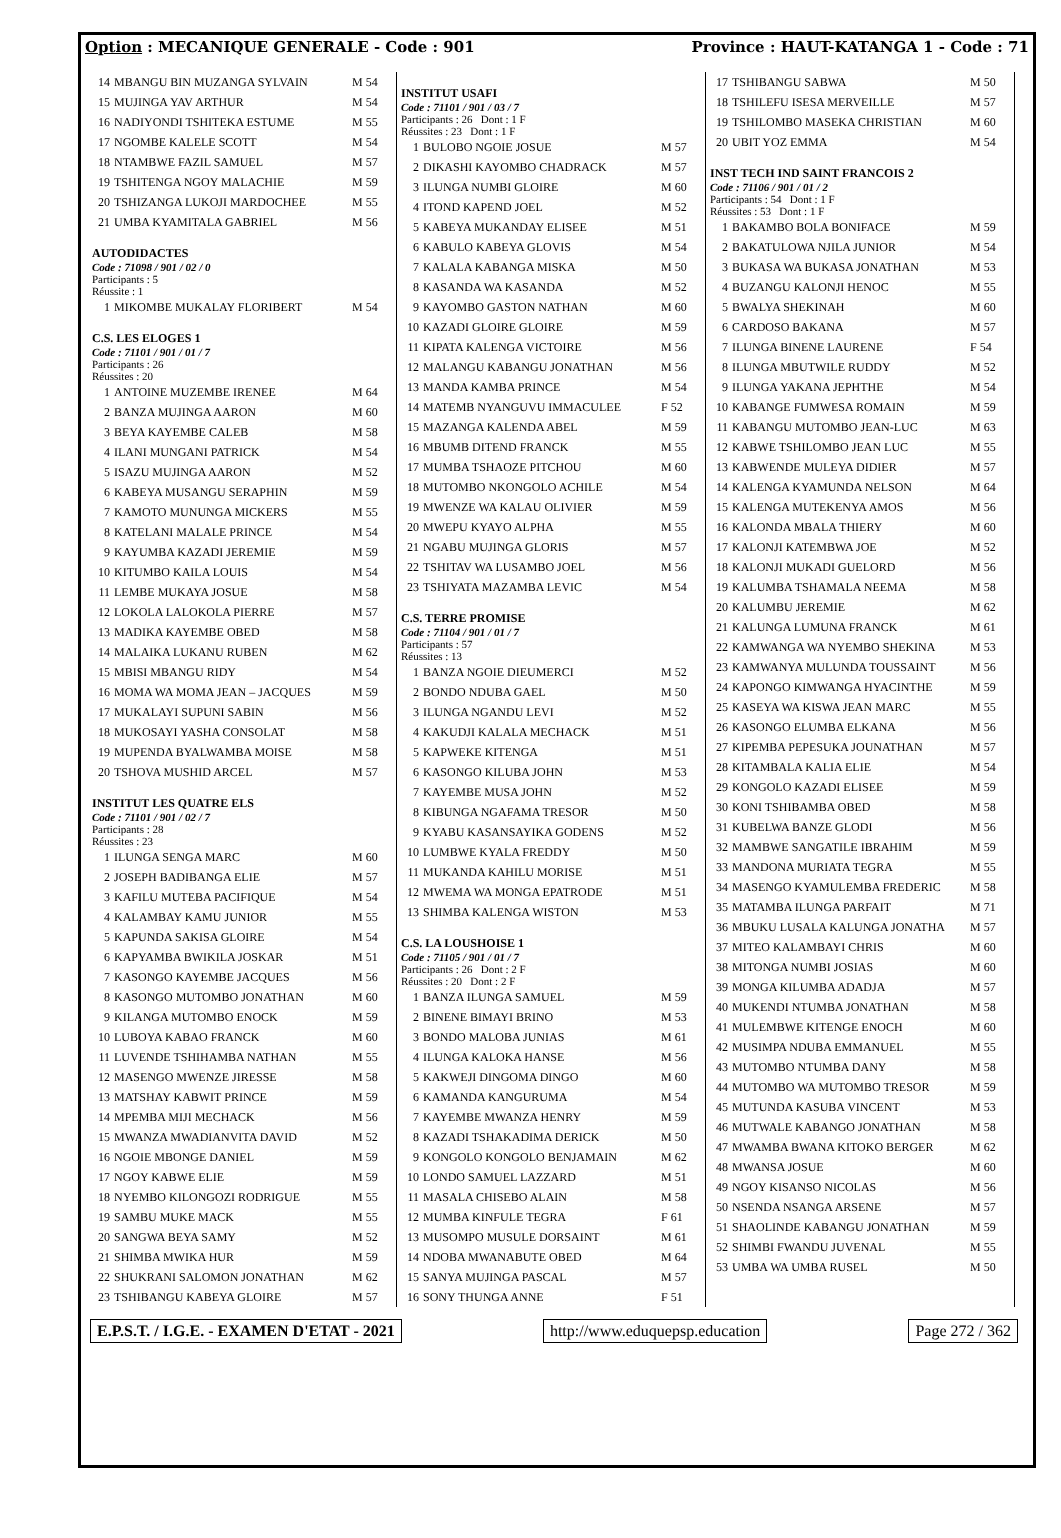Option : MECANIQUE GENERALE - Code : 901 Province : HAUT-KATANGA 1 - Code : 71
| 14 | MBANGU BIN MUZANGA SYLVAIN | M 54 |
| 15 | MUJINGA YAV ARTHUR | M 54 |
| 16 | NADIYONDI TSHITEKA ESTUME | M 55 |
| 17 | NGOMBE KALELE SCOTT | M 54 |
| 18 | NTAMBWE FAZIL SAMUEL | M 57 |
| 19 | TSHITENGA NGOY MALACHIE | M 59 |
| 20 | TSHIZANGA LUKOJI MARDOCHEE | M 55 |
| 21 | UMBA KYAMITALA GABRIEL | M 56 |
AUTODIDACTES
Code : 71098 / 901 / 02 / 0
Participants : 5
Réussite : 1
| 1 | MIKOMBE MUKALAY FLORIBERT | M 54 |
C.S. LES ELOGES 1
Code : 71101 / 901 / 01 / 7
Participants : 26
Réussites : 20
| 1 | ANTOINE MUZEMBE IRENEE | M 64 |
| 2 | BANZA MUJINGA AARON | M 60 |
| 3 | BEYA KAYEMBE CALEB | M 58 |
| 4 | ILANI MUNGANI PATRICK | M 54 |
| 5 | ISAZU MUJINGA AARON | M 52 |
| 6 | KABEYA MUSANGU SERAPHIN | M 59 |
| 7 | KAMOTO MUNUNGA MICKERS | M 55 |
| 8 | KATELANI MALALE PRINCE | M 54 |
| 9 | KAYUMBA KAZADI JEREMIE | M 59 |
| 10 | KITUMBO KAILA LOUIS | M 54 |
| 11 | LEMBE MUKAYA JOSUE | M 58 |
| 12 | LOKOLA LALOKOLA PIERRE | M 57 |
| 13 | MADIKA KAYEMBE OBED | M 58 |
| 14 | MALAIKA LUKANU RUBEN | M 62 |
| 15 | MBISI MBANGU RIDY | M 54 |
| 16 | MOMA WA MOMA JEAN – JACQUES | M 59 |
| 17 | MUKALAYI SUPUNI SABIN | M 56 |
| 18 | MUKOSAYI YASHA CONSOLAT | M 58 |
| 19 | MUPENDA BYALWAMBA MOISE | M 58 |
| 20 | TSHOVA MUSHID ARCEL | M 57 |
INSTITUT LES QUATRE ELS
Code : 71101 / 901 / 02 / 7
Participants : 28
Réussites : 23
| 1 | ILUNGA SENGA MARC | M 60 |
| 2 | JOSEPH BADIBANGA ELIE | M 57 |
| 3 | KAFILU MUTEBA PACIFIQUE | M 54 |
| 4 | KALAMBAY KAMU JUNIOR | M 55 |
| 5 | KAPUNDA SAKISA GLOIRE | M 54 |
| 6 | KAPYAMBA BWIKILA JOSKAR | M 51 |
| 7 | KASONGO KAYEMBE JACQUES | M 56 |
| 8 | KASONGO MUTOMBO JONATHAN | M 60 |
| 9 | KILANGA MUTOMBO ENOCK | M 59 |
| 10 | LUBOYA KABAO FRANCK | M 60 |
| 11 | LUVENDE TSHIHAMBA NATHAN | M 55 |
| 12 | MASENGO MWENZE JIRESSE | M 58 |
| 13 | MATSHAY KABWIT PRINCE | M 59 |
| 14 | MPEMBA MIJI MECHACK | M 56 |
| 15 | MWANZA MWADIANVITA DAVID | M 52 |
| 16 | NGOIE MBONGE DANIEL | M 59 |
| 17 | NGOY KABWE ELIE | M 59 |
| 18 | NYEMBO KILONGOZI RODRIGUE | M 55 |
| 19 | SAMBU MUKE MACK | M 55 |
| 20 | SANGWA BEYA SAMY | M 52 |
| 21 | SHIMBA MWIKA HUR | M 59 |
| 22 | SHUKRANI SALOMON JONATHAN | M 62 |
| 23 | TSHIBANGU KABEYA GLOIRE | M 57 |
INSTITUT USAFI
Code : 71101 / 901 / 03 / 7
Participants : 26 Dont : 1 F
Réussites : 23 Dont : 1 F
| 1 | BULOBO NGOIE JOSUE | M 57 |
| 2 | DIKASHI KAYOMBO CHADRACK | M 57 |
| 3 | ILUNGA NUMBI GLOIRE | M 60 |
| 4 | ITOND KAPEND JOEL | M 52 |
| 5 | KABEYA MUKANDAY ELISEE | M 51 |
| 6 | KABULO KABEYA GLOVIS | M 54 |
| 7 | KALALA KABANGA MISKA | M 50 |
| 8 | KASANDA WA KASANDA | M 52 |
| 9 | KAYOMBO GASTON NATHAN | M 60 |
| 10 | KAZADI GLOIRE GLOIRE | M 59 |
| 11 | KIPATA KALENGA VICTOIRE | M 56 |
| 12 | MALANGU KABANGU JONATHAN | M 56 |
| 13 | MANDA KAMBA PRINCE | M 54 |
| 14 | MATEMB NYANGUVU IMMACULEE | F 52 |
| 15 | MAZANGA KALENDA ABEL | M 59 |
| 16 | MBUMB DITEND FRANCK | M 55 |
| 17 | MUMBA TSHAOZE PITCHOU | M 60 |
| 18 | MUTOMBO NKONGOLO ACHILE | M 54 |
| 19 | MWENZE WA KALAU OLIVIER | M 59 |
| 20 | MWEPU KYAYO ALPHA | M 55 |
| 21 | NGABU MUJINGA GLORIS | M 57 |
| 22 | TSHITAV WA LUSAMBO JOEL | M 56 |
| 23 | TSHIYATA MAZAMBA LEVIC | M 54 |
C.S. TERRE PROMISE
Code : 71104 / 901 / 01 / 7
Participants : 57
Réussites : 13
| 1 | BANZA NGOIE DIEUMERCI | M 52 |
| 2 | BONDO NDUBA GAEL | M 50 |
| 3 | ILUNGA NGANDU LEVI | M 52 |
| 4 | KAKUDJI KALALA MECHACK | M 51 |
| 5 | KAPWEKE KITENGA | M 51 |
| 6 | KASONGO KILUBA JOHN | M 53 |
| 7 | KAYEMBE MUSA JOHN | M 52 |
| 8 | KIBUNGA NGAFAMA TRESOR | M 50 |
| 9 | KYABU KASANSAYIKA GODENS | M 52 |
| 10 | LUMBWE KYALA FREDDY | M 50 |
| 11 | MUKANDA KAHILU MORISE | M 51 |
| 12 | MWEMA WA MONGA EPATRODE | M 51 |
| 13 | SHIMBA KALENGA WISTON | M 53 |
C.S. LA LOUSHOISE 1
Code : 71105 / 901 / 01 / 7
Participants : 26 Dont : 2 F
Réussites : 20 Dont : 2 F
| 1 | BANZA ILUNGA SAMUEL | M 59 |
| 2 | BINENE BIMAYI BRINO | M 53 |
| 3 | BONDO MALOBA JUNIAS | M 61 |
| 4 | ILUNGA KALOKA HANSE | M 56 |
| 5 | KAKWEJI DINGOMA DINGO | M 60 |
| 6 | KAMANDA KANGURUMA | M 54 |
| 7 | KAYEMBE MWANZA HENRY | M 59 |
| 8 | KAZADI TSHAKADIMA DERICK | M 50 |
| 9 | KONGOLO KONGOLO BENJAMAIN | M 62 |
| 10 | LONDO SAMUEL LAZZARD | M 51 |
| 11 | MASALA CHISEBO ALAIN | M 58 |
| 12 | MUMBA KINFULE TEGRA | F 61 |
| 13 | MUSOMPO MUSULE DORSAINT | M 61 |
| 14 | NDOBA MWANABUTE OBED | M 64 |
| 15 | SANYA MUJINGA PASCAL | M 57 |
| 16 | SONY THUNGA ANNE | F 51 |
| 17 | TSHIBANGU SABWA | M 50 |
| 18 | TSHILEFU ISESA MERVEILLE | M 57 |
| 19 | TSHILOMBO MASEKA CHRISTIAN | M 60 |
| 20 | UBIT YOZ EMMA | M 54 |
INST TECH IND SAINT FRANCOIS 2
Code : 71106 / 901 / 01 / 2
Participants : 54 Dont : 1 F
Réussites : 53 Dont : 1 F
| 1 | BAKAMBO BOLA BONIFACE | M 59 |
| 2 | BAKATULOWA NJILA JUNIOR | M 54 |
| 3 | BUKASA WA BUKASA JONATHAN | M 53 |
| 4 | BUZANGU KALONJI HENOC | M 55 |
| 5 | BWALYA SHEKINAH | M 60 |
| 6 | CARDOSO BAKANA | M 57 |
| 7 | ILUNGA BINENE LAURENE | F 54 |
| 8 | ILUNGA MBUTWILE RUDDY | M 52 |
| 9 | ILUNGA YAKANA JEPHTHE | M 54 |
| 10 | KABANGE FUMWESA ROMAIN | M 59 |
| 11 | KABANGU MUTOMBO JEAN-LUC | M 63 |
| 12 | KABWE TSHILOMBO JEAN LUC | M 55 |
| 13 | KABWENDE MULEYA DIDIER | M 57 |
| 14 | KALENGA KYAMUNDA NELSON | M 64 |
| 15 | KALENGA MUTEKENYA AMOS | M 56 |
| 16 | KALONDA MBALA THIERY | M 60 |
| 17 | KALONJI KATEMBWA JOE | M 52 |
| 18 | KALONJI MUKADI GUELORD | M 56 |
| 19 | KALUMBA TSHAMALA NEEMA | M 58 |
| 20 | KALUMBU JEREMIE | M 62 |
| 21 | KALUNGA LUMUNA FRANCK | M 61 |
| 22 | KAMWANGA WA NYEMBO SHEKINA | M 53 |
| 23 | KAMWANYA MULUNDA TOUSSAINT | M 56 |
| 24 | KAPONGO KIMWANGA HYACINTHE | M 59 |
| 25 | KASEYA WA KISWA JEAN MARC | M 55 |
| 26 | KASONGO ELUMBA ELKANA | M 56 |
| 27 | KIPEMBA PEPESUKA JOUNATHAN | M 57 |
| 28 | KITAMBALA KALIA ELIE | M 54 |
| 29 | KONGOLO KAZADI ELISEE | M 59 |
| 30 | KONI TSHIBAMBA OBED | M 58 |
| 31 | KUBELWA BANZE GLODI | M 56 |
| 32 | MAMBWE SANGATILE IBRAHIM | M 59 |
| 33 | MANDONA MURIATA TEGRA | M 55 |
| 34 | MASENGO KYAMULEMBA FREDERIC | M 58 |
| 35 | MATAMBA ILUNGA PARFAIT | M 71 |
| 36 | MBUKU LUSALA KALUNGA JONATHA | M 57 |
| 37 | MITEO KALAMBAYI CHRIS | M 60 |
| 38 | MITONGA NUMBI JOSIAS | M 60 |
| 39 | MONGA KILUMBA ADADJA | M 57 |
| 40 | MUKENDI NTUMBA JONATHAN | M 58 |
| 41 | MULEMBWE KITENGE ENOCH | M 60 |
| 42 | MUSIMPA NDUBA EMMANUEL | M 55 |
| 43 | MUTOMBO NTUMBA DANY | M 58 |
| 44 | MUTOMBO WA MUTOMBO TRESOR | M 59 |
| 45 | MUTUNDA KASUBA VINCENT | M 53 |
| 46 | MUTWALE KABANGO JONATHAN | M 58 |
| 47 | MWAMBA BWANA KITOKO BERGER | M 62 |
| 48 | MWANSA JOSUE | M 60 |
| 49 | NGOY KISANSO NICOLAS | M 56 |
| 50 | NSENDA NSANGA ARSENE | M 57 |
| 51 | SHAOLINDE KABANGU JONATHAN | M 59 |
| 52 | SHIMBI FWANDU JUVENAL | M 55 |
| 53 | UMBA WA UMBA RUSEL | M 50 |
E.P.S.T. / I.G.E. - EXAMEN D'ETAT - 2021 http://www.eduquepsp.education Page 272 / 362